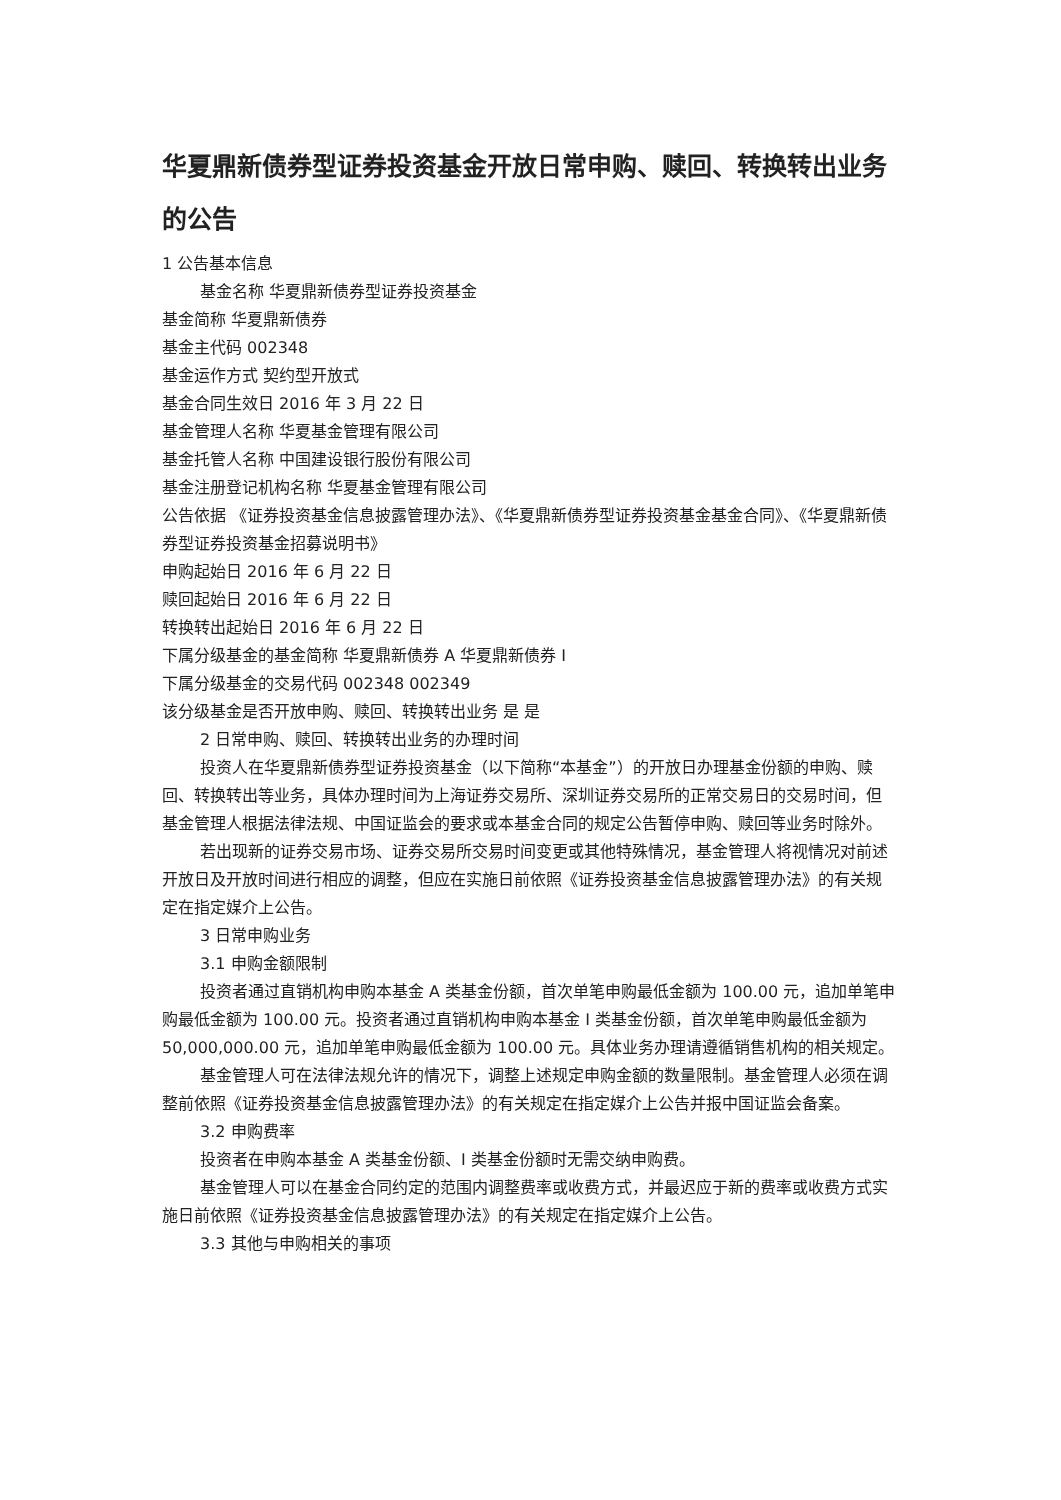华夏鼎新债券型证券投资基金开放日常申购、赎回、转换转出业务的公告
1 公告基本信息
基金名称 华夏鼎新债券型证券投资基金
基金简称 华夏鼎新债券
基金主代码 002348
基金运作方式 契约型开放式
基金合同生效日 2016 年 3 月 22 日
基金管理人名称 华夏基金管理有限公司
基金托管人名称 中国建设银行股份有限公司
基金注册登记机构名称 华夏基金管理有限公司
公告依据 《证券投资基金信息披露管理办法》、《华夏鼎新债券型证券投资基金基金合同》、《华夏鼎新债券型证券投资基金招募说明书》
申购起始日 2016 年 6 月 22 日
赎回起始日 2016 年 6 月 22 日
转换转出起始日 2016 年 6 月 22 日
下属分级基金的基金简称 华夏鼎新债券 A 华夏鼎新债券 I
下属分级基金的交易代码 002348 002349
该分级基金是否开放申购、赎回、转换转出业务 是 是
2 日常申购、赎回、转换转出业务的办理时间
投资人在华夏鼎新债券型证券投资基金（以下简称“本基金”）的开放日办理基金份额的申购、赎回、转换转出等业务，具体办理时间为上海证券交易所、深圳证券交易所的正常交易日的交易时间，但基金管理人根据法律法规、中国证监会的要求或本基金合同的规定公告暂停申购、赎回等业务时除外。
若出现新的证券交易市场、证券交易所交易时间变更或其他特殊情况，基金管理人将视情况对前述开放日及开放时间进行相应的调整，但应在实施日前依照《证券投资基金信息披露管理办法》的有关规定在指定媒介上公告。
3 日常申购业务
3.1 申购金额限制
投资者通过直销机构申购本基金 A 类基金份额，首次单笔申购最低金额为 100.00 元，追加单笔申购最低金额为 100.00 元。投资者通过直销机构申购本基金 I 类基金份额，首次单笔申购最低金额为 50,000,000.00 元，追加单笔申购最低金额为 100.00 元。具体业务办理请遵循销售机构的相关规定。
基金管理人可在法律法规允许的情况下，调整上述规定申购金额的数量限制。基金管理人必须在调整前依照《证券投资基金信息披露管理办法》的有关规定在指定媒介上公告并报中国证监会备案。
3.2 申购费率
投资者在申购本基金 A 类基金份额、I 类基金份额时无需交纳申购费。
基金管理人可以在基金合同约定的范围内调整费率或收费方式，并最迟应于新的费率或收费方式实施日前依照《证券投资基金信息披露管理办法》的有关规定在指定媒介上公告。
3.3 其他与申购相关的事项